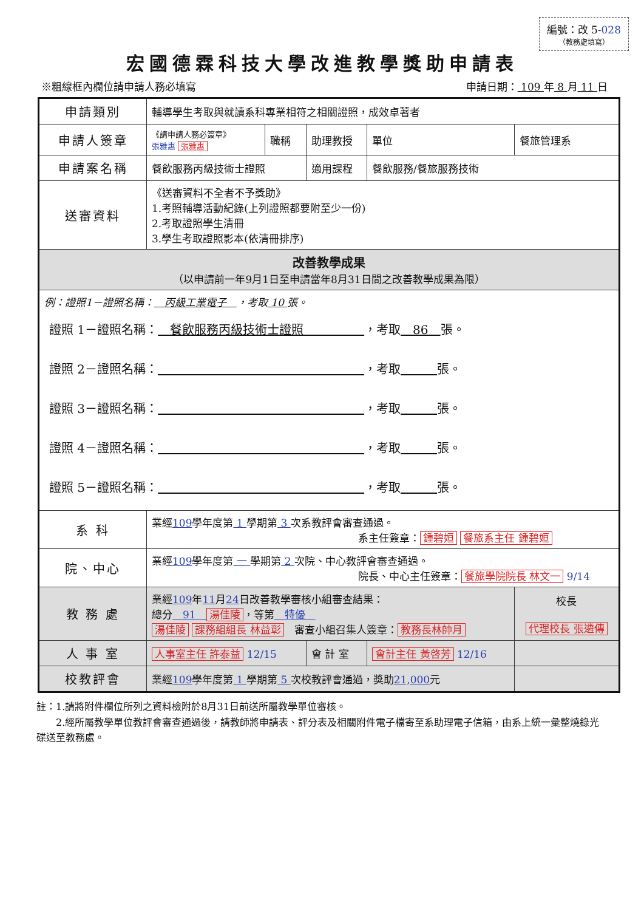編號：改 5-028
（教務處填寫）
宏國德霖科技大學改進教學獎助申請表
※粗線框內欄位請申請人務必填寫 申請日期： 109 年 8 月 11 日
| 申請類別 | 輔導學生考取與就讀系科專業相符之相關證照，成效卓著者 | | | | |
| 申請人簽章 | 《請申請人務必簽章》 張雅惠 張雅惠 | 職稱 | 助理教授 | 單位 | 餐旅管理系 |
| 申請案名稱 | 餐飲服務丙級技術士證照 | | 適用課程 | 餐飲服務/餐旅服務技術 | |
| 送審資料 | 《送審資料不全者不予獎助》 1.考照輔導活動紀錄(上列證照都要附至少一份) 2.考取證照學生清冊 3.學生考取證照影本(依清冊排序) | | | | |
| 改善教學成果 （以申請前一年9月1日至申請當年8月31日間之改善教學成果為限） | | | | | |
| 例：證照1－證照名稱： 丙級工業電子 ，考取 10 張。 證照 1－證照名稱： 餐飲服務丙級技術士證照 ，考取 86 張。 證照 2－證照名稱： ，考取 張。 證照 3－證照名稱： ，考取 張。 證照 4－證照名稱： ，考取 張。 證照 5－證照名稱： ，考取 張。 | | | | | |
| 系 科 | 業經 109 學年度第 1 學期第 3 次系教評會審查通過。 系主任簽章： 鍾碧姮 餐旅系主任 鍾碧姮 | | | | |
| 院、中心 | 業經 109 學年度第 一 學期第 2 次院、中心教評會審查通過。 院長、中心主任簽章： 餐旅學院院長 林文一 9/14 | | | | |
| 教 務 處 | 業經 109 年 11 月 24 日改善教學審核小組審查結果： 總分 91 湯佳陵 ，等第 特優 湯佳陵 課務組組長 林益彰 審查小組召集人簽章： 教務長林帥月 | | | | 校長 代理校長 張遴傳 |
| 人 事 室 | 人事室主任 許泰益 12/15 | | 會 計 室 | 會計主任 黃啓芳 12/16 | |
| 校教評會 | 業經 109 學年度第 1 學期第 5 次校教評會通過，獎助 21,000 元 | | | | |
註：1.請將附件欄位所列之資料檢附於8月31日前送所屬教學單位審核。
　　2.經所屬教學單位教評會審查通過後，請教師將申請表、評分表及相關附件電子檔寄至系助理電子信箱，由系上統一彙整燒錄光碟送至教務處。